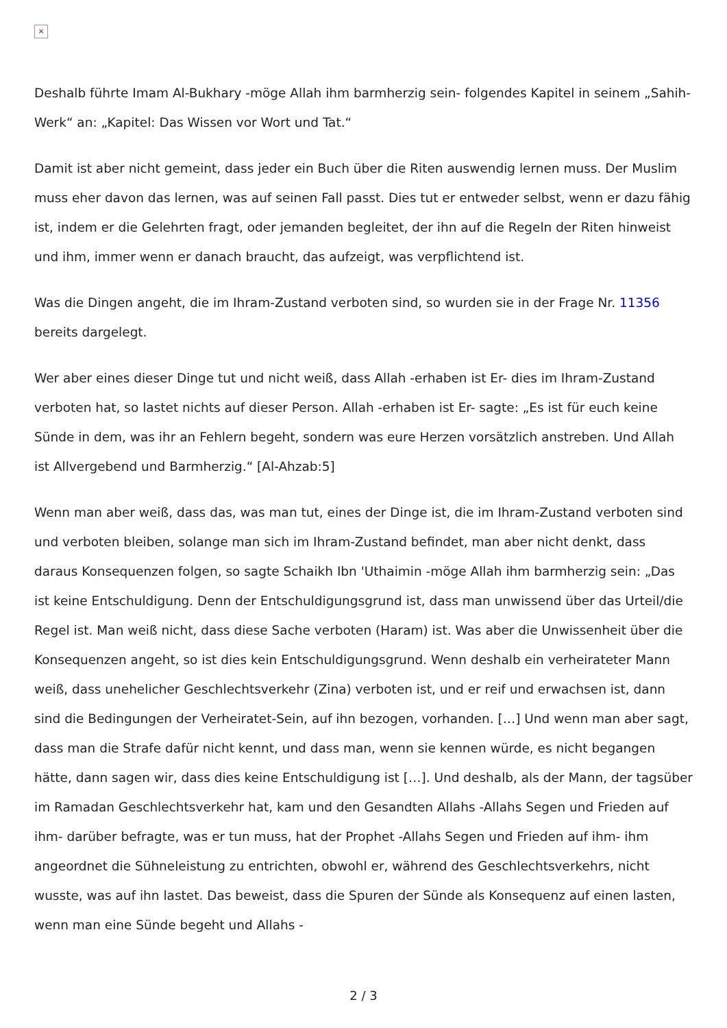×
Deshalb führte Imam Al-Bukhary -möge Allah ihm barmherzig sein- folgendes Kapitel in seinem „Sahih-Werk“ an: „Kapitel: Das Wissen vor Wort und Tat.“
Damit ist aber nicht gemeint, dass jeder ein Buch über die Riten auswendig lernen muss. Der Muslim muss eher davon das lernen, was auf seinen Fall passt. Dies tut er entweder selbst, wenn er dazu fähig ist, indem er die Gelehrten fragt, oder jemanden begleitet, der ihn auf die Regeln der Riten hinweist und ihm, immer wenn er danach braucht, das aufzeigt, was verpflichtend ist.
Was die Dingen angeht, die im Ihram-Zustand verboten sind, so wurden sie in der Frage Nr. 11356 bereits dargelegt.
Wer aber eines dieser Dinge tut und nicht weiß, dass Allah -erhaben ist Er- dies im Ihram-Zustand verboten hat, so lastet nichts auf dieser Person. Allah -erhaben ist Er- sagte: „Es ist für euch keine Sünde in dem, was ihr an Fehlern begeht, sondern was eure Herzen vorsätzlich anstreben. Und Allah ist Allvergebend und Barmherzig.“ [Al-Ahzab:5]
Wenn man aber weiß, dass das, was man tut, eines der Dinge ist, die im Ihram-Zustand verboten sind und verboten bleiben, solange man sich im Ihram-Zustand befindet, man aber nicht denkt, dass daraus Konsequenzen folgen, so sagte Schaikh Ibn 'Uthaimin -möge Allah ihm barmherzig sein: „Das ist keine Entschuldigung. Denn der Entschuldigungsgrund ist, dass man unwissend über das Urteil/die Regel ist. Man weiß nicht, dass diese Sache verboten (Haram) ist. Was aber die Unwissenheit über die Konsequenzen angeht, so ist dies kein Entschuldigungsgrund. Wenn deshalb ein verheirateter Mann weiß, dass unehelicher Geschlechtsverkehr (Zina) verboten ist, und er reif und erwachsen ist, dann sind die Bedingungen der Verheiratet-Sein, auf ihn bezogen, vorhanden. […] Und wenn man aber sagt, dass man die Strafe dafür nicht kennt, und dass man, wenn sie kennen würde, es nicht begangen hätte, dann sagen wir, dass dies keine Entschuldigung ist […]. Und deshalb, als der Mann, der tagsüber im Ramadan Geschlechtsverkehr hat, kam und den Gesandten Allahs -Allahs Segen und Frieden auf ihm- darüber befragte, was er tun muss, hat der Prophet -Allahs Segen und Frieden auf ihm- ihm angeordnet die Sühneleistung zu entrichten, obwohl er, während des Geschlechtsverkehrs, nicht wusste, was auf ihn lastet. Das beweist, dass die Spuren der Sünde als Konsequenz auf einen lasten, wenn man eine Sünde begeht und Allahs -
2 / 3